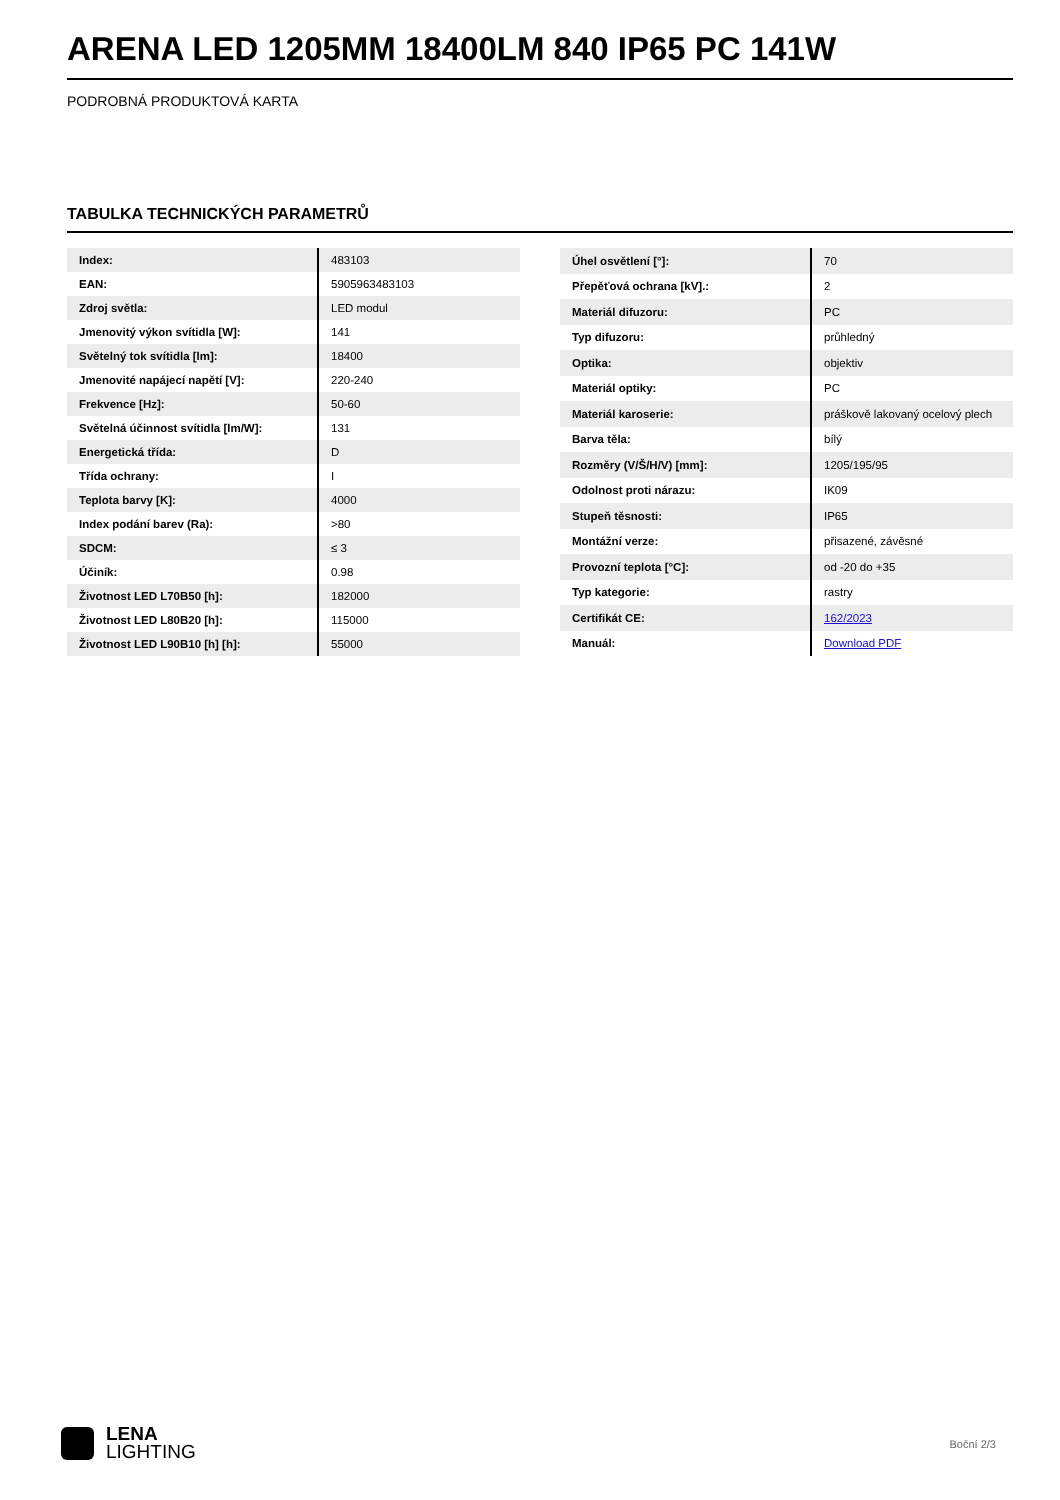ARENA LED 1205MM 18400LM 840 IP65 PC 141W
PODROBNÁ PRODUKTOVÁ KARTA
TABULKA TECHNICKÝCH PARAMETRŮ
| Index: | 483103 |
| EAN: | 5905963483103 |
| Zdroj světla: | LED modul |
| Jmenovitý výkon svítidla [W]: | 141 |
| Světelný tok svítidla [lm]: | 18400 |
| Jmenovité napájecí napětí [V]: | 220-240 |
| Frekvence [Hz]: | 50-60 |
| Světelná účinnost svítidla [lm/W]: | 131 |
| Energetická třída: | D |
| Třída ochrany: | I |
| Teplota barvy [K]: | 4000 |
| Index podání barev (Ra): | >80 |
| SDCM: | ≤ 3 |
| Účiník: | 0.98 |
| Životnost LED L70B50 [h]: | 182000 |
| Životnost LED L80B20 [h]: | 115000 |
| Životnost LED L90B10 [h] [h]: | 55000 |
| Úhel osvětlení [°]: | 70 |
| Přepěťová ochrana [kV].: | 2 |
| Materiál difuzoru: | PC |
| Typ difuzoru: | průhledný |
| Optika: | objektiv |
| Materiál optiky: | PC |
| Materiál karoserie: | práškově lakovaný ocelový plech |
| Barva těla: | bílý |
| Rozměry (V/Š/H/V) [mm]: | 1205/195/95 |
| Odolnost proti nárazu: | IK09 |
| Stupeň těsnosti: | IP65 |
| Montážní verze: | přisazené, závěsné |
| Provozní teplota [°C]: | od -20 do +35 |
| Typ kategorie: | rastry |
| Certifikát CE: | 162/2023 |
| Manuál: | Download PDF |
LENA
LIGHTING
Boční 2/3